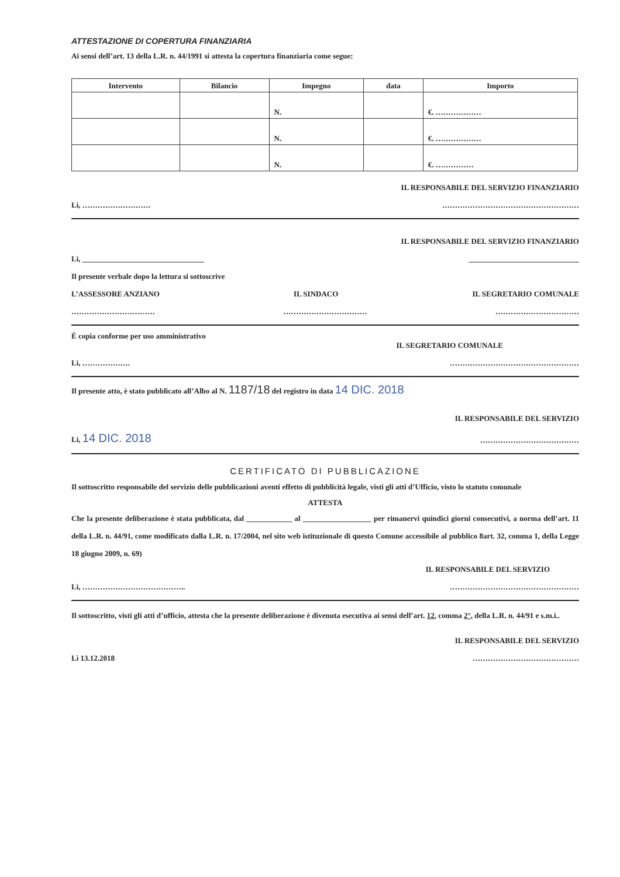ATTESTAZIONE DI COPERTURA FINANZIARIA
Ai sensi dell’art. 13 della L.R. n. 44/1991 si attesta la copertura finanziaria come segue:
| Intervento | Bilancio | Impegno | data | Importo |
| --- | --- | --- | --- | --- |
| | | N. | | €. ……………… |
| | | N. | | €. ……………… |
| | | N. | | €. …………… |
IL RESPONSABILE DEL SERVIZIO FINANZIARIO
Lì, ……………………… ………………………………………………
IL RESPONSABILE DEL SERVIZIO FINANZIARIO
Lì, ________________________________ _____________________________
Il presente verbale dopo la lettura si sottoscrive
L’ASSESSORE ANZIANO IL SINDACO IL SEGRETARIO COMUNALE
…………………………… …………………………… ……………………………
È copia conforme per uso amministrativo
IL SEGRETARIO COMUNALE
Lì, ………………. ……………………………………………
Il presente atto, è stato pubblicato all’Albo al N. 1187/18 del registro in data 14 DIC. 2018
IL RESPONSABILE DEL SERVIZIO
Lì, 14 DIC. 2018 …………………………………
CERTIFICATO DI PUBBLICAZIONE
Il sottoscritto responsabile del servizio delle pubblicazioni aventi effetto di pubblicità legale, visti gli atti d’Ufficio, visto lo statuto comunale
ATTESTA
Che la presente deliberazione è stata pubblicata, dal ____________ al __________________ per rimanervi quindici giorni consecutivi, a norma dell’art. 11 della L.R. n. 44/91, come modificato dalla L.R. n. 17/2004, nel sito web istituzionale di questo Comune accessibile al pubblico 8art. 32, comma 1, della Legge 18 giugno 2009, n. 69)
IL RESPONSABILE DEL SERVIZIO
Lì, ………………………………….. ……………………………………………
Il sottoscritto, visti gli atti d’ufficio, attesta che la presente deliberazione è divenuta esecutiva ai sensi dell’art. 12, comma 2°, della L.R. n. 44/91 e s.m.i..
IL RESPONSABILE DEL SERVIZIO
Lì 13.12.2018 ……………………………………